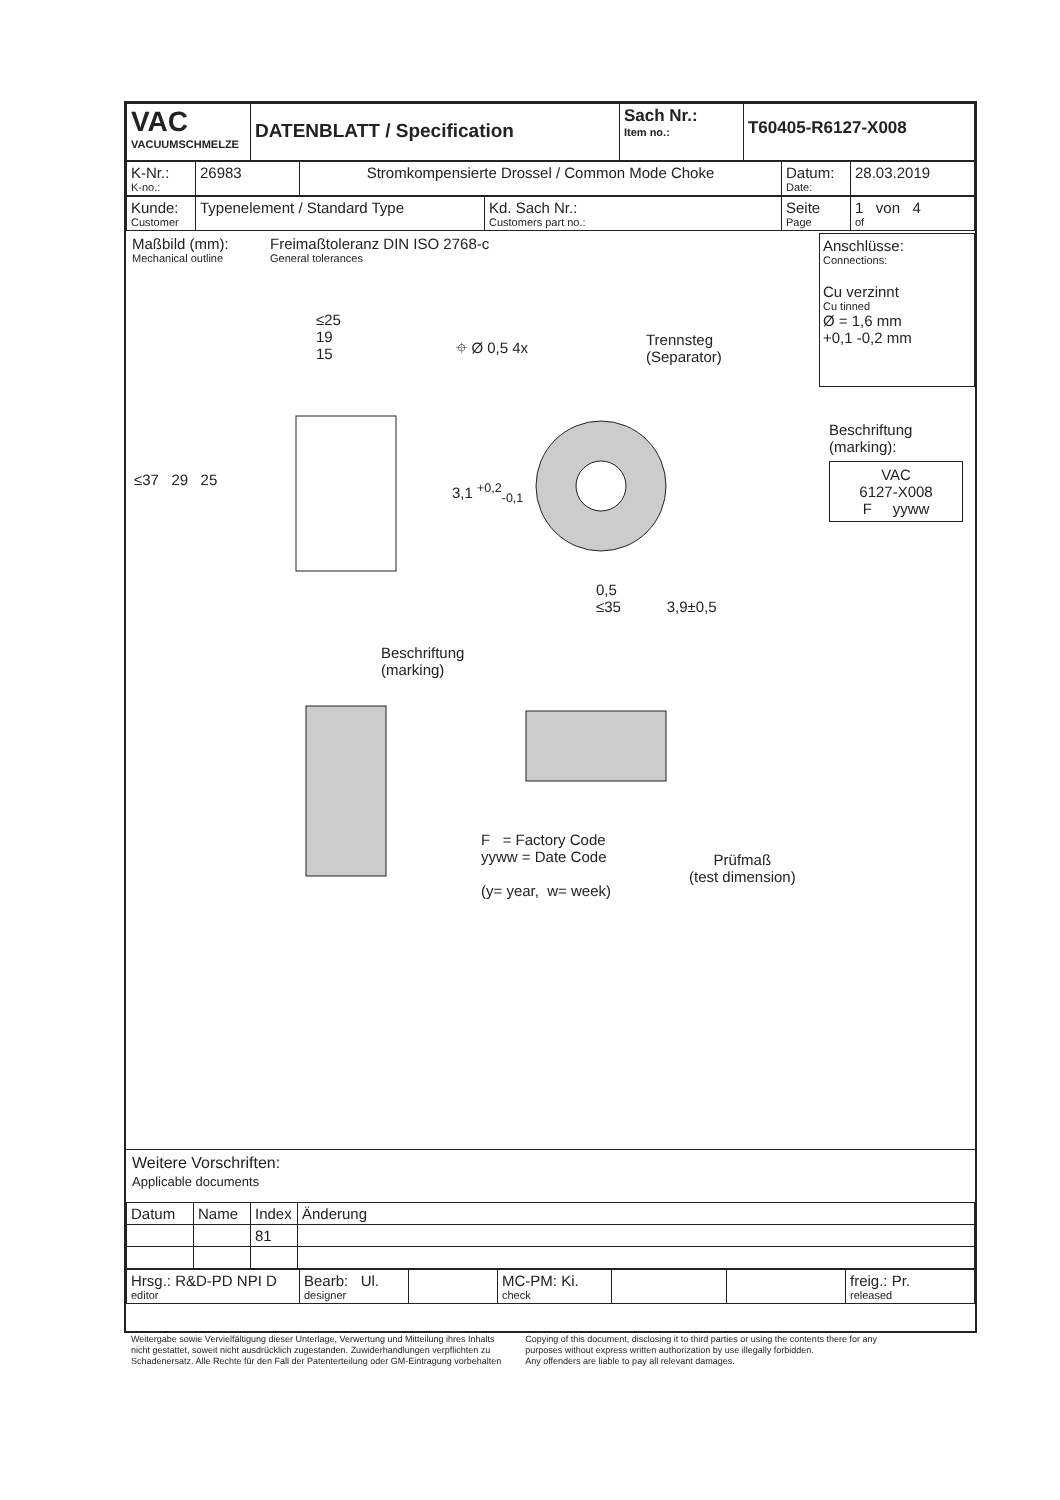| VAC VACUUMSCHMELZE | DATENBLATT / Specification | Sach Nr.: Item no.: | T60405-R6127-X008 |
| K-Nr.: K-no.: | 26983 | Stromkompensierte Drossel / Common Mode Choke | Datum: Date: | 28.03.2019 |
| Kunde: Customer | Typenelement / Standard Type | Kd. Sach Nr.: Customers part no.: | Seite Page | 1 von 4 of |
Maßbild (mm):
Mechanical outline
Freimaßtoleranz DIN ISO 2768-c
General tolerances
Anschlüsse:
Connections:
Cu verzinnt
Cu tinned
Ø = 1,6 mm
+0,1 -0,2 mm
≤25
19
15
⌖ Ø 0,5 4x
Trennsteg
(Separator)
≤37 29 25
3,1 <sup>+0,2</sup><sub>-0,1</sub>
Beschriftung
(marking):
VAC
6127-X008
F yyww
0,5
≤35 3,9±0,5
Beschriftung
(marking)
F = Factory Code
yyww = Date Code
(y= year, w= week)
Prüfmaß
(test dimension)
Weitere Vorschriften:
Applicable documents
| Datum | Name | Index | Änderung |
| | | 81 | |
| Hrsg.: R&D-PD NPI D editor | Bearb: Ul. designer | | MC-PM: Ki. check | | | freig.: Pr. released |
Weitergabe sowie Vervielfältigung dieser Unterlage, Verwertung und Mitteilung ihres Inhalts
nicht gestattet, soweit nicht ausdrücklich zugestanden. Zuwiderhandlungen verpflichten zu
Schadenersatz. Alle Rechte für den Fall der Patenterteilung oder GM-Eintragung vorbehalten
Copying of this document, disclosing it to third parties or using the contents there for any
purposes without express written authorization by use illegally forbidden.
Any offenders are liable to pay all relevant damages.